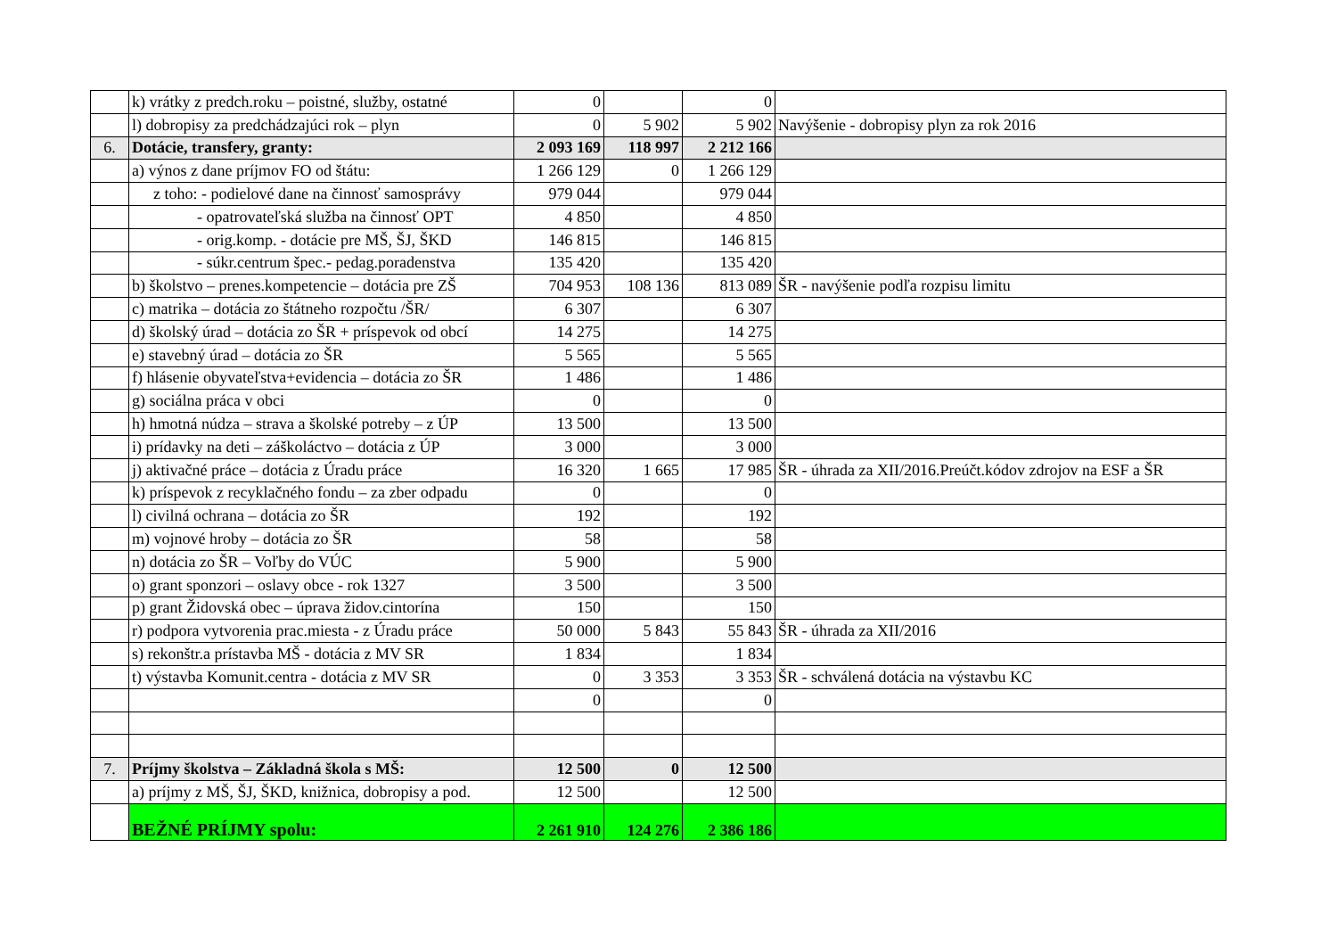| | k) vrátky z predch.roku – poistné, služby, ostatné | 0 | | 0 | |
| | l) dobropisy za predchádzajúci rok – plyn | 0 | 5 902 | 5 902 | Navýšenie - dobropisy plyn za rok 2016 |
| 6. | Dotácie, transfery, granty: | 2 093 169 | 118 997 | 2 212 166 | |
| | a) výnos z dane príjmov FO od štátu: | 1 266 129 | 0 | 1 266 129 | |
| | z toho: - podielové dane na činnosť samosprávy | 979 044 | | 979 044 | |
| | - opatrovateľská služba na činnosť OPT | 4 850 | | 4 850 | |
| | - orig.komp. - dotácie pre MŠ, ŠJ, ŠKD | 146 815 | | 146 815 | |
| | - súkr.centrum špec.- pedag.poradenstva | 135 420 | | 135 420 | |
| | b) školstvo – prenes.kompetencie – dotácia pre ZŠ | 704 953 | 108 136 | 813 089 | ŠR - navýšenie podľa rozpisu limitu |
| | c) matrika – dotácia zo štátneho rozpočtu /ŠR/ | 6 307 | | 6 307 | |
| | d) školský úrad – dotácia zo ŠR + príspevok od obcí | 14 275 | | 14 275 | |
| | e) stavebný úrad – dotácia zo ŠR | 5 565 | | 5 565 | |
| | f) hlásenie obyvateľstva+evidencia – dotácia zo ŠR | 1 486 | | 1 486 | |
| | g) sociálna práca v obci | 0 | | 0 | |
| | h) hmotná núdza – strava a školské potreby – z ÚP | 13 500 | | 13 500 | |
| | i) prídavky na deti – záškoláctvo – dotácia z ÚP | 3 000 | | 3 000 | |
| | j) aktivačné práce – dotácia z Úradu práce | 16 320 | 1 665 | 17 985 | ŠR - úhrada za XII/2016.Preúčt.kódov zdrojov na ESF a ŠR |
| | k) príspevok z recyklačného fondu – za zber odpadu | 0 | | 0 | |
| | l) civilná ochrana – dotácia zo ŠR | 192 | | 192 | |
| | m) vojnové hroby – dotácia zo ŠR | 58 | | 58 | |
| | n) dotácia zo ŠR – Voľby do VÚC | 5 900 | | 5 900 | |
| | o) grant sponzori – oslavy obce - rok 1327 | 3 500 | | 3 500 | |
| | p) grant Židovská obec – úprava židov.cintorína | 150 | | 150 | |
| | r) podpora vytvorenia prac.miesta - z Úradu práce | 50 000 | 5 843 | 55 843 | ŠR - úhrada za XII/2016 |
| | s) rekonštr.a prístavba MŠ - dotácia z MV SR | 1 834 | | 1 834 | |
| | t) výstavba Komunit.centra - dotácia z MV SR | 0 | 3 353 | 3 353 | ŠR - schválená dotácia na výstavbu KC |
| | | 0 | | 0 | |
| 7. | Príjmy školstva – Základná škola s MŠ: | 12 500 | 0 | 12 500 | |
| | a) príjmy z MŠ, ŠJ, ŠKD, knižnica, dobropisy a pod. | 12 500 | | 12 500 | |
| | BEŽNÉ PRÍJMY spolu: | 2 261 910 | 124 276 | 2 386 186 | |